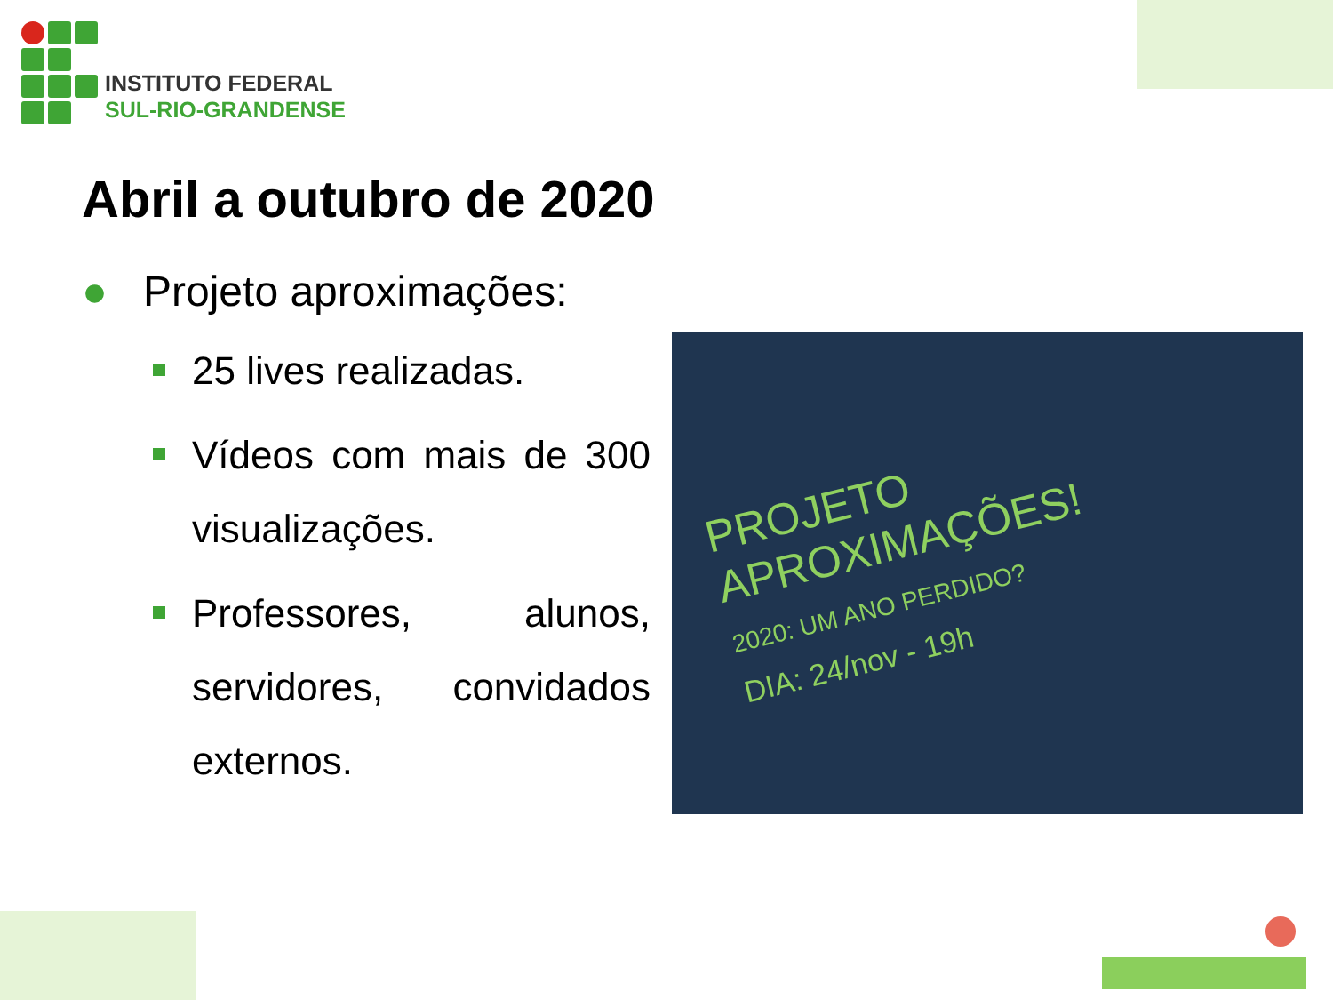INSTITUTO FEDERAL
SUL-RIO-GRANDENSE
Abril a outubro de 2020
● Projeto aproximações:
25 lives realizadas.
Vídeos com mais de 300 visualizações.
Professores, alunos, servidores, convidados externos.
PROJETO
APROXIMAÇÕES!
2020: UM ANO PERDIDO?
DIA: 24/nov - 19h